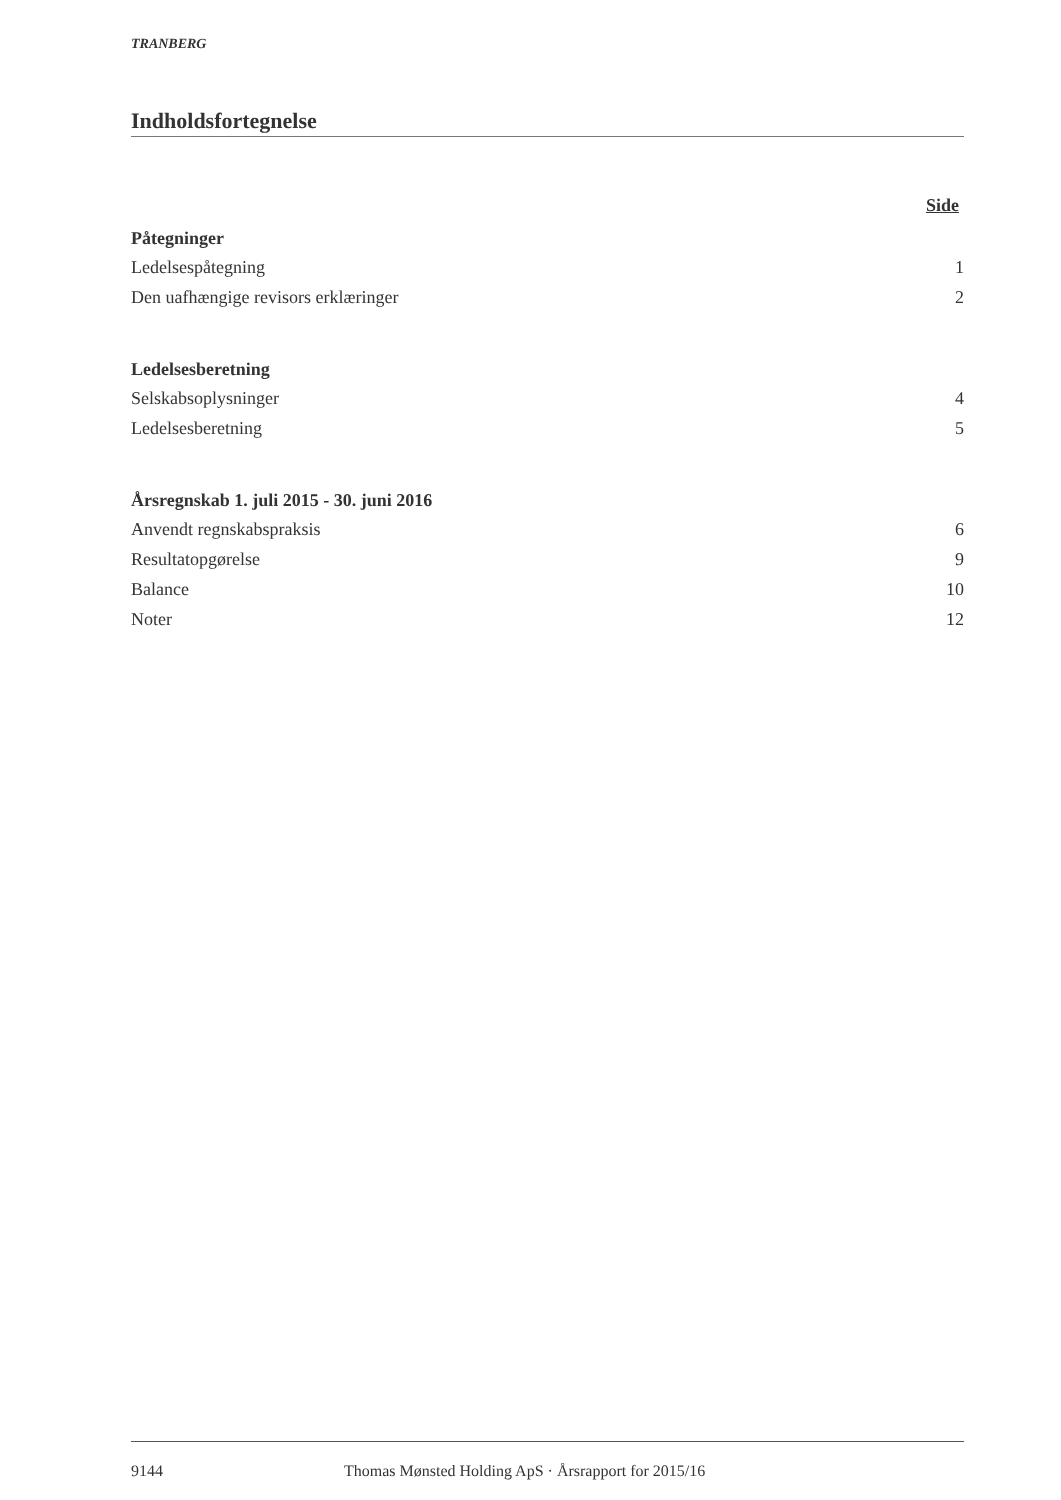TRANBERG
Indholdsfortegnelse
Side
Påtegninger
Ledelsespåtegning 1
Den uafhængige revisors erklæringer 2
Ledelsesberetning
Selskabsoplysninger 4
Ledelsesberetning 5
Årsregnskab 1. juli 2015 - 30. juni 2016
Anvendt regnskabspraksis 6
Resultatopgørelse 9
Balance 10
Noter 12
9144 Thomas Mønsted Holding ApS · Årsrapport for 2015/16